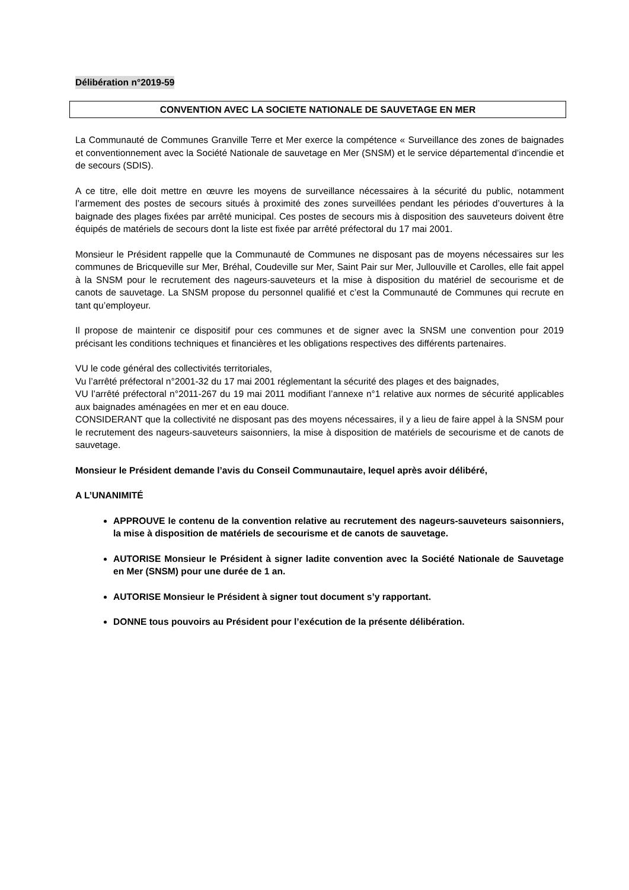Délibération n°2019-59
CONVENTION AVEC LA SOCIETE NATIONALE DE SAUVETAGE EN MER
La Communauté de Communes Granville Terre et Mer exerce la compétence « Surveillance des zones de baignades et conventionnement avec la Société Nationale de sauvetage en Mer (SNSM) et le service départemental d’incendie et de secours (SDIS).
A ce titre, elle doit mettre en œuvre les moyens de surveillance nécessaires à la sécurité du public, notamment l’armement des postes de secours situés à proximité des zones surveillées pendant les périodes d’ouvertures à la baignade des plages fixées par arrêté municipal. Ces postes de secours mis à disposition des sauveteurs doivent être équipés de matériels de secours dont la liste est fixée par arrêté préfectoral du 17 mai 2001.
Monsieur le Président rappelle que la Communauté de Communes ne disposant pas de moyens nécessaires sur les communes de Bricqueville sur Mer, Bréhal, Coudeville sur Mer, Saint Pair sur Mer, Jullouville et Carolles, elle fait appel à la SNSM pour le recrutement des nageurs-sauveteurs et la mise à disposition du matériel de secourisme et de canots de sauvetage. La SNSM propose du personnel qualifié et c’est la Communauté de Communes qui recrute en tant qu’employeur.
Il propose de maintenir ce dispositif pour ces communes et de signer avec la SNSM une convention pour 2019 précisant les conditions techniques et financières et les obligations respectives des différents partenaires.
VU le code général des collectivités territoriales,
Vu l’arrêté préfectoral n°2001-32 du 17 mai 2001 réglementant la sécurité des plages et des baignades,
VU l’arrêté préfectoral n°2011-267 du 19 mai 2011 modifiant l’annexe n°1 relative aux normes de sécurité applicables aux baignades aménagées en mer et en eau douce.
CONSIDERANT que la collectivité ne disposant pas des moyens nécessaires, il y a lieu de faire appel à la SNSM pour le recrutement des nageurs-sauveteurs saisonniers, la mise à disposition de matériels de secourisme et de canots de sauvetage.
Monsieur le Président demande l’avis du Conseil Communautaire, lequel après avoir délibéré,
A L’UNANIMITÉ
APPROUVE le contenu de la convention relative au recrutement des nageurs-sauveteurs saisonniers, la mise à disposition de matériels de secourisme et de canots de sauvetage.
AUTORISE Monsieur le Président à signer ladite convention avec la Société Nationale de Sauvetage en Mer (SNSM) pour une durée de 1 an.
AUTORISE Monsieur le Président à signer tout document s’y rapportant.
DONNE tous pouvoirs au Président pour l’exécution de la présente délibération.